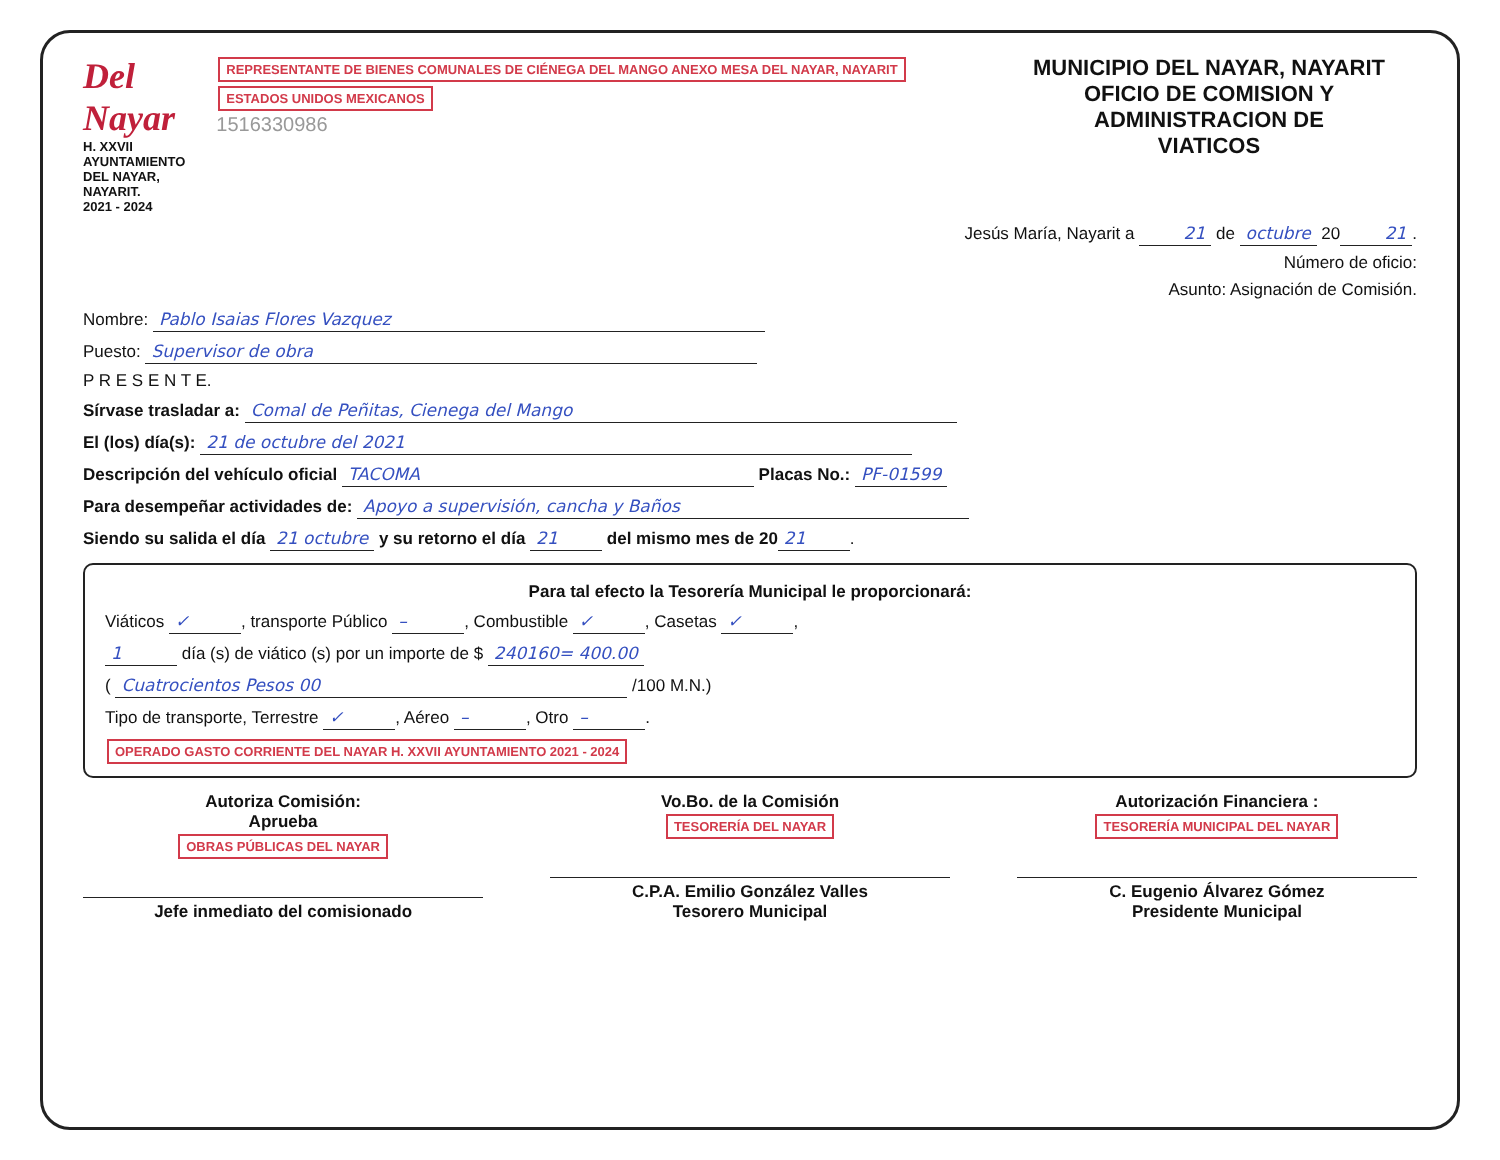Del Nayar
H. XXVII AYUNTAMIENTO
DEL NAYAR, NAYARIT.
2021 - 2024
REPRESENTANTE DE BIENES COMUNALES DE CIÉNEGA DEL MANGO ANEXO MESA DEL NAYAR, NAYARIT ESTADOS UNIDOS MEXICANOS
1516330986
MUNICIPIO DEL NAYAR, NAYARIT
OFICIO DE COMISION Y ADMINISTRACION DE
VIATICOS
Jesús María, Nayarit a 21 de octubre 20 21.
Número de oficio:
Asunto: Asignación de Comisión.
Nombre: Pablo Isaias Flores Vazquez
Puesto: Supervisor de obra
P R E S E N T E.
Sírvase trasladar a: Comal de Peñitas, Cienega del Mango
El (los) día(s): 21 de octubre del 2021
Descripción del vehículo oficial TACOMA Placas No.: PF-01599
Para desempeñar actividades de: Apoyo a supervisión, cancha y Baños
Siendo su salida el día 21 octubre y su retorno el día 21 del mismo mes de 20 21.
Para tal efecto la Tesorería Municipal le proporcionará:
Viáticos ✓, transporte Público –, Combustible ✓, Casetas ✓,
1 día (s) de viático (s) por un importe de $ 240160= 400.00
( Cuatrocientos Pesos 00 /100 M.N.)
Tipo de transporte, Terrestre ✓, Aéreo –, Otro –.
OPERADO GASTO CORRIENTE DEL NAYAR H. XXVII AYUNTAMIENTO 2021 - 2024
Autoriza Comisión:
Aprueba
OBRAS PÚBLICAS DEL NAYAR
Jefe inmediato del comisionado
Vo.Bo. de la Comisión
TESORERÍA DEL NAYAR
C.P.A. Emilio González Valles
Tesorero Municipal
Autorización Financiera :
TESORERÍA MUNICIPAL DEL NAYAR
C. Eugenio Álvarez Gómez
Presidente Municipal